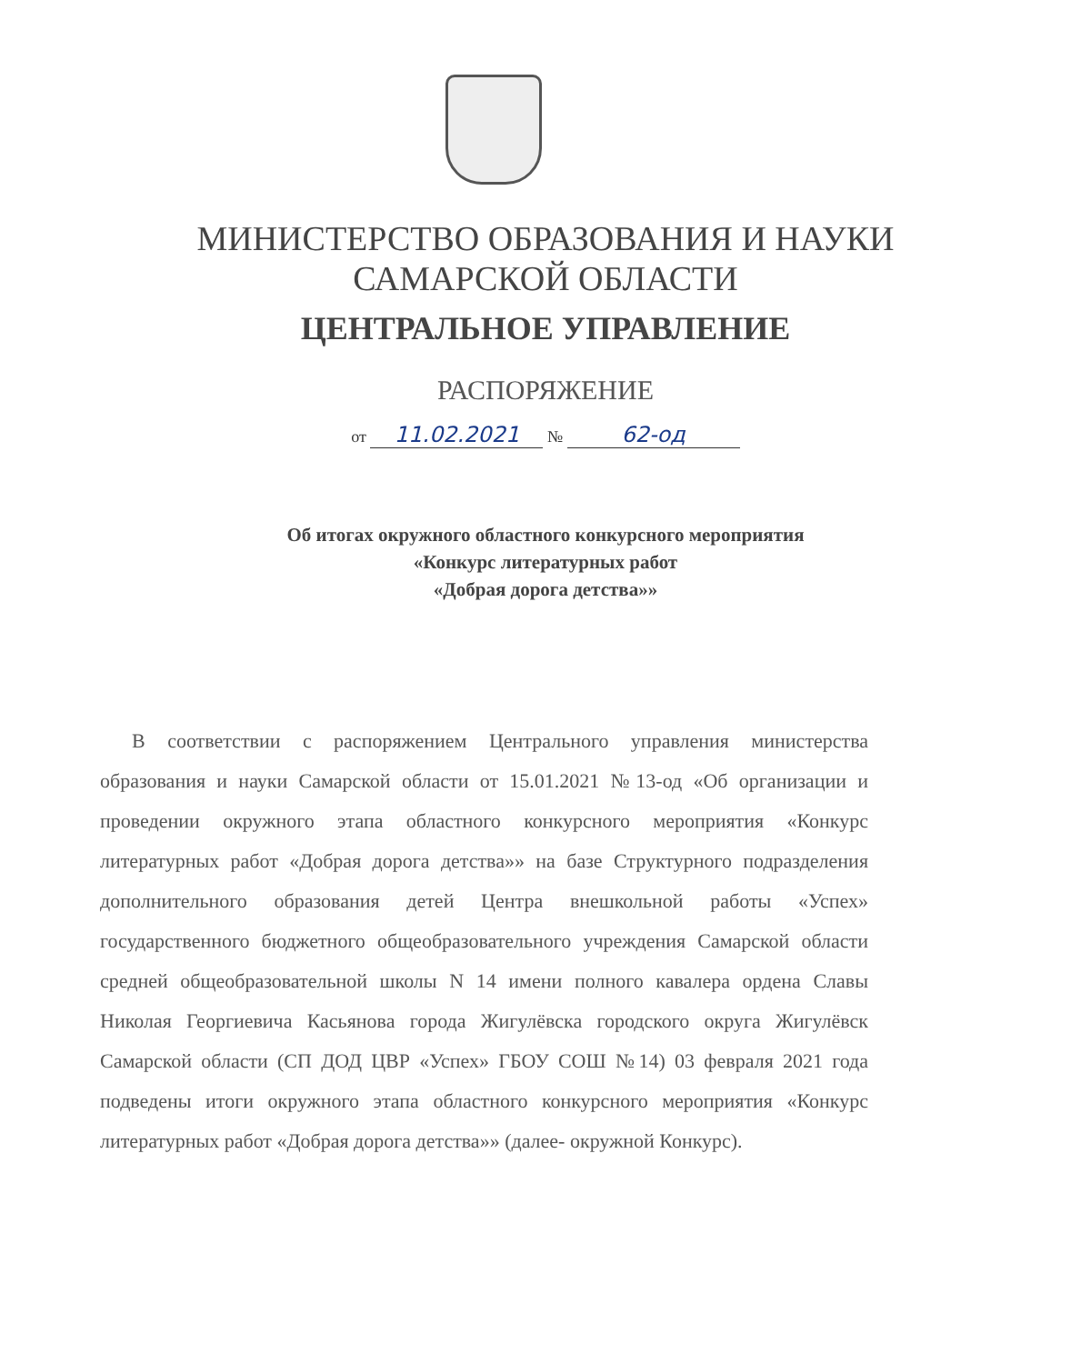МИНИСТЕРСТВО ОБРАЗОВАНИЯ И НАУКИ
САМАРСКОЙ ОБЛАСТИ
ЦЕНТРАЛЬНОЕ УПРАВЛЕНИЕ
РАСПОРЯЖЕНИЕ
от 11.02.2021 № 62-од
Об итогах окружного областного конкурсного мероприятия
«Конкурс литературных работ
«Добрая дорога детства»»
В соответствии с распоряжением Центрального управления министерства образования и науки Самарской области от 15.01.2021 №13-од «Об организации и проведении окружного этапа областного конкурсного мероприятия «Конкурс литературных работ «Добрая дорога детства»» на базе Структурного подразделения дополнительного образования детей Центра внешкольной работы «Успех» государственного бюджетного общеобразовательного учреждения Самарской области средней общеобразовательной школы N 14 имени полного кавалера ордена Славы Николая Георгиевича Касьянова города Жигулёвска городского округа Жигулёвск Самарской области (СП ДОД ЦВР «Успех» ГБОУ СОШ №14) 03 февраля 2021 года подведены итоги окружного этапа областного конкурсного мероприятия «Конкурс литературных работ «Добрая дорога детства»» (далее- окружной Конкурс).